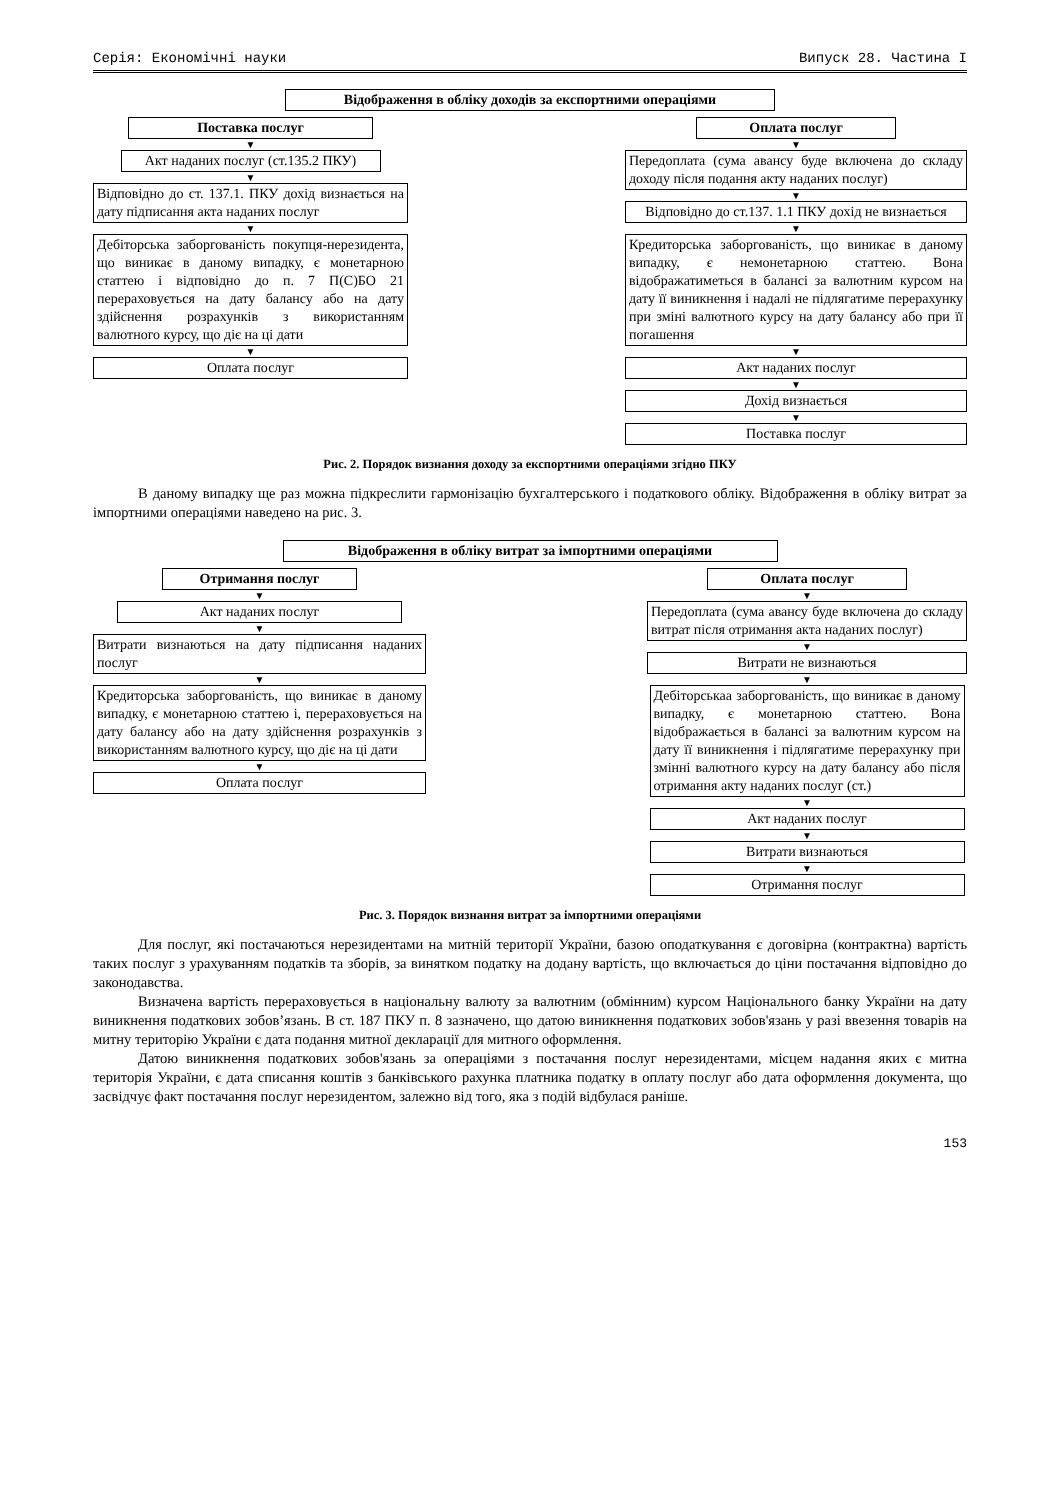Серія: Економічні науки Випуск 28. Частина I
Відображення в обліку доходів за експортними операціями
Поставка послуг
▼
Акт наданих послуг (ст.135.2 ПКУ)
▼
Відповідно до ст. 137.1. ПКУ дохід визнається на дату підписання акта наданих послуг
▼
Дебіторська заборгованість покупця-нерезидента, що виникає в даному випадку, є монетарною статтею і відповідно до п. 7 П(С)БО 21 перераховується на дату балансу або на дату здійснення розрахунків з використанням валютного курсу, що діє на ці дати
▼
Оплата послуг
Оплата послуг
▼
Передоплата (сума авансу буде включена до складу доходу після подання акту наданих послуг)
▼
Відповідно до ст.137. 1.1 ПКУ дохід не визнається
▼
Кредиторська заборгованість, що виникає в даному випадку, є немонетарною статтею. Вона відображатиметься в балансі за валютним курсом на дату її виникнення і надалі не підлягатиме перерахунку при зміні валютного курсу на дату балансу або при її погашення
▼
Акт наданих послуг
▼
Дохід визнається
▼
Поставка послуг
Рис. 2. Порядок визнання доходу за експортними операціями згідно ПКУ
В даному випадку ще раз можна підкреслити гармонізацію бухгалтерського і податкового обліку. Відображення в обліку витрат за імпортними операціями наведено на рис. 3.
Відображення в обліку витрат за імпортними операціями
Отримання послуг
▼
Акт наданих послуг
▼
Витрати визнаються на дату підписання наданих послуг
▼
Кредиторська заборгованість, що виникає в даному випадку, є монетарною статтею і, перераховується на дату балансу або на дату здійснення розрахунків з використанням валютного курсу, що діє на ці дати
▼
Оплата послуг
Оплата послуг
▼
Передоплата (сума авансу буде включена до складу витрат після отримання акта наданих послуг)
▼
Витрати не визнаються
▼
Дебіторськаа заборгованість, що виникає в даному випадку, є монетарною статтею. Вона відображається в балансі за валютним курсом на дату її виникнення і підлягатиме перерахунку при змінні валютного курсу на дату балансу або після отримання акту наданих послуг (ст.)
▼
Акт наданих послуг
▼
Витрати визнаються
▼
Отримання послуг
Рис. 3. Порядок визнання витрат за імпортними операціями
Для послуг, які постачаються нерезидентами на митній території України, базою оподаткування є договірна (контрактна) вартість таких послуг з урахуванням податків та зборів, за винятком податку на додану вартість, що включається до ціни постачання відповідно до законодавства.
Визначена вартість перераховується в національну валюту за валютним (обмінним) курсом Національного банку України на дату виникнення податкових зобов’язань. В ст. 187 ПКУ п. 8 зазначено, що датою виникнення податкових зобов'язань у разі ввезення товарів на митну територію України є дата подання митної декларації для митного оформлення.
Датою виникнення податкових зобов'язань за операціями з постачання послуг нерезидентами, місцем надання яких є митна територія України, є дата списання коштів з банківського рахунка платника податку в оплату послуг або дата оформлення документа, що засвідчує факт постачання послуг нерезидентом, залежно від того, яка з подій відбулася раніше.
153